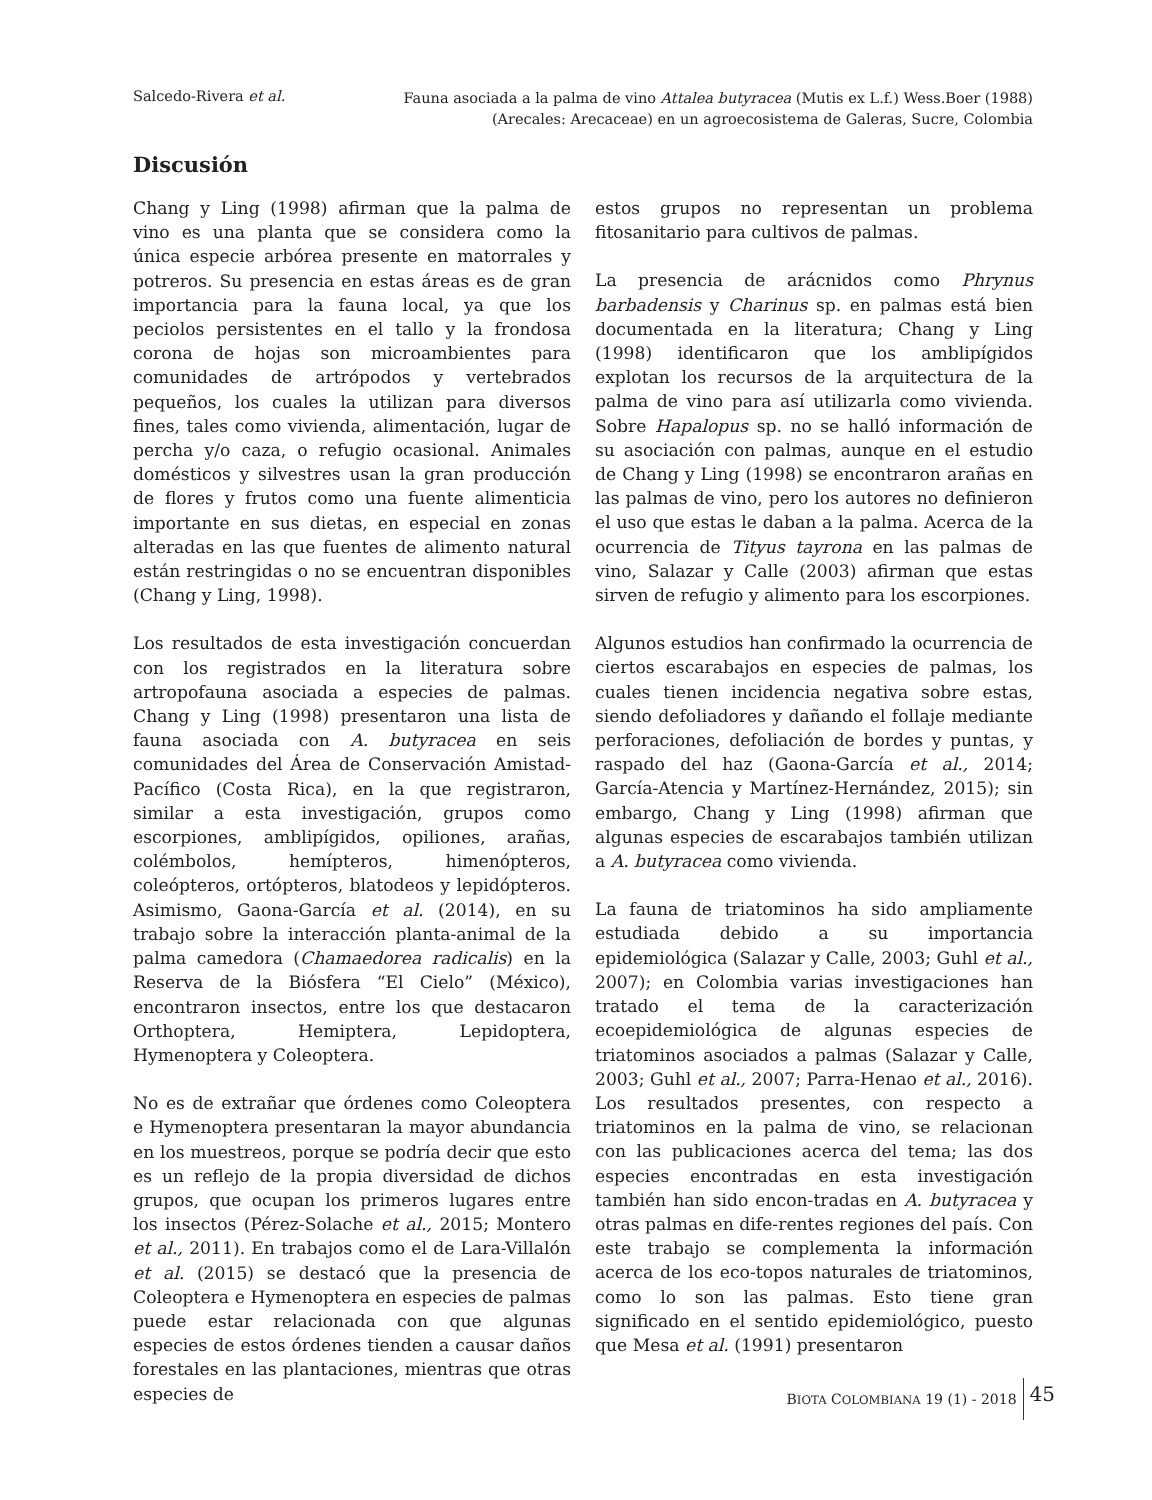Salcedo-Rivera et al.
Fauna asociada a la palma de vino Attalea butyracea (Mutis ex L.f.) Wess.Boer (1988)
(Arecales: Arecaceae) en un agroecosistema de Galeras, Sucre, Colombia
Discusión
Chang y Ling (1998) afirman que la palma de vino es una planta que se considera como la única especie arbórea presente en matorrales y potreros. Su presencia en estas áreas es de gran importancia para la fauna local, ya que los peciolos persistentes en el tallo y la frondosa corona de hojas son microambientes para comunidades de artrópodos y vertebrados pequeños, los cuales la utilizan para diversos fines, tales como vivienda, alimentación, lugar de percha y/o caza, o refugio ocasional. Animales domésticos y silvestres usan la gran producción de flores y frutos como una fuente alimenticia importante en sus dietas, en especial en zonas alteradas en las que fuentes de alimento natural están restringidas o no se encuentran disponibles (Chang y Ling, 1998).
Los resultados de esta investigación concuerdan con los registrados en la literatura sobre artropofauna asociada a especies de palmas. Chang y Ling (1998) presentaron una lista de fauna asociada con A. butyracea en seis comunidades del Área de Conservación Amistad-Pacífico (Costa Rica), en la que registraron, similar a esta investigación, grupos como escorpiones, amblipígidos, opiliones, arañas, colémbolos, hemípteros, himenópteros, coleópteros, ortópteros, blatodeos y lepidópteros. Asimismo, Gaona-García et al. (2014), en su trabajo sobre la interacción planta-animal de la palma camedora (Chamaedorea radicalis) en la Reserva de la Biósfera “El Cielo” (México), encontraron insectos, entre los que destacaron Orthoptera, Hemiptera, Lepidoptera, Hymenoptera y Coleoptera.
No es de extrañar que órdenes como Coleoptera e Hymenoptera presentaran la mayor abundancia en los muestreos, porque se podría decir que esto es un reflejo de la propia diversidad de dichos grupos, que ocupan los primeros lugares entre los insectos (Pérez-Solache et al., 2015; Montero et al., 2011). En trabajos como el de Lara-Villalón et al. (2015) se destacó que la presencia de Coleoptera e Hymenoptera en especies de palmas puede estar relacionada con que algunas especies de estos órdenes tienden a causar daños forestales en las plantaciones, mientras que otras especies de
estos grupos no representan un problema fitosanitario para cultivos de palmas.
La presencia de arácnidos como Phrynus barbadensis y Charinus sp. en palmas está bien documentada en la literatura; Chang y Ling (1998) identificaron que los amblipígidos explotan los recursos de la arquitectura de la palma de vino para así utilizarla como vivienda. Sobre Hapalopus sp. no se halló información de su asociación con palmas, aunque en el estudio de Chang y Ling (1998) se encontraron arañas en las palmas de vino, pero los autores no definieron el uso que estas le daban a la palma. Acerca de la ocurrencia de Tityus tayrona en las palmas de vino, Salazar y Calle (2003) afirman que estas sirven de refugio y alimento para los escorpiones.
Algunos estudios han confirmado la ocurrencia de ciertos escarabajos en especies de palmas, los cuales tienen incidencia negativa sobre estas, siendo defoliadores y dañando el follaje mediante perforaciones, defoliación de bordes y puntas, y raspado del haz (Gaona-García et al., 2014; García-Atencia y Martínez-Hernández, 2015); sin embargo, Chang y Ling (1998) afirman que algunas especies de escarabajos también utilizan a A. butyracea como vivienda.
La fauna de triatominos ha sido ampliamente estudiada debido a su importancia epidemiológica (Salazar y Calle, 2003; Guhl et al., 2007); en Colombia varias investigaciones han tratado el tema de la caracterización ecoepidemiológica de algunas especies de triatominos asociados a palmas (Salazar y Calle, 2003; Guhl et al., 2007; Parra-Henao et al., 2016). Los resultados presentes, con respecto a triatominos en la palma de vino, se relacionan con las publicaciones acerca del tema; las dos especies encontradas en esta investigación también han sido encon-tradas en A. butyracea y otras palmas en dife-rentes regiones del país. Con este trabajo se complementa la información acerca de los eco-topos naturales de triatominos, como lo son las palmas. Esto tiene gran significado en el sentido epidemiológico, puesto que Mesa et al. (1991) presentaron
BIOTA COLOMBIANA 19 (1) - 2018 45